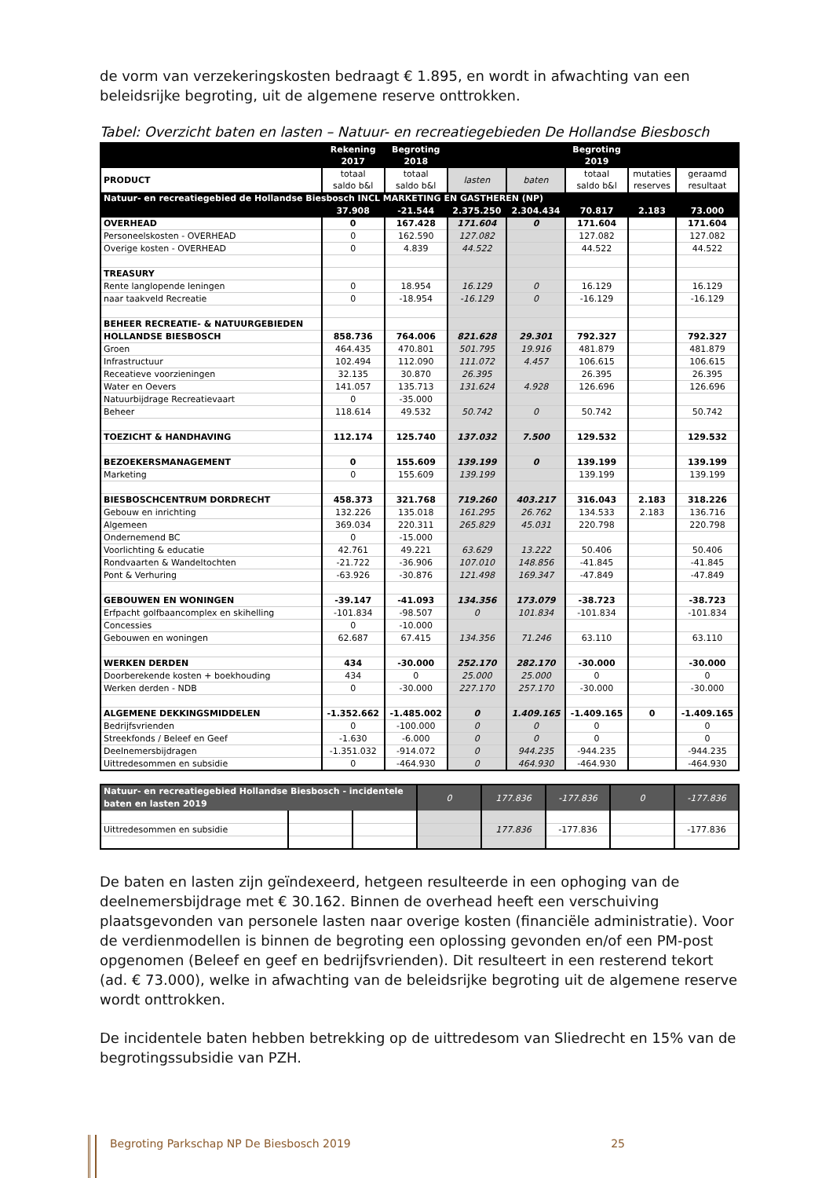de vorm van verzekeringskosten bedraagt € 1.895, en wordt in afwachting van een beleidsrijke begroting, uit de algemene reserve onttrokken.
Tabel: Overzicht baten en lasten – Natuur- en recreatiegebieden De Hollandse Biesbosch
| | Rekening 2017 | Begroting 2018 | | | Begroting 2019 | | |
| --- | --- | --- | --- | --- | --- | --- | --- |
| PRODUCT | totaal saldo b&l | totaal saldo b&l | lasten | baten | totaal saldo b&l | mutaties reserves | geraamd resultaat |
| Natuur- en recreatiegebied de Hollandse Biesbosch INCL MARKETING EN GASTHEREN (NP) | | | | | | | |
| | 37.908 | -21.544 | 2.375.250 | 2.304.434 | 70.817 | 2.183 | 73.000 |
| OVERHEAD | 0 | 167.428 | 171.604 | 0 | 171.604 | | 171.604 |
| Personeelskosten - OVERHEAD | 0 | 162.590 | 127.082 | | 127.082 | | 127.082 |
| Overige kosten - OVERHEAD | 0 | 4.839 | 44.522 | | 44.522 | | 44.522 |
| TREASURY | | | | | | | |
| Rente langlopende leningen | 0 | 18.954 | 16.129 | 0 | 16.129 | | 16.129 |
| naar taakveld Recreatie | 0 | -18.954 | -16.129 | 0 | -16.129 | | -16.129 |
| BEHEER RECREATIE- & NATUURGEBIEDEN | | | | | | | |
| HOLLANDSE BIESBOSCH | 858.736 | 764.006 | 821.628 | 29.301 | 792.327 | | 792.327 |
| Groen | 464.435 | 470.801 | 501.795 | 19.916 | 481.879 | | 481.879 |
| Infrastructuur | 102.494 | 112.090 | 111.072 | 4.457 | 106.615 | | 106.615 |
| Receatieve voorzieningen | 32.135 | 30.870 | 26.395 | | 26.395 | | 26.395 |
| Water en Oevers | 141.057 | 135.713 | 131.624 | 4.928 | 126.696 | | 126.696 |
| Natuurbijdrage Recreatievaart | 0 | -35.000 | | | | | |
| Beheer | 118.614 | 49.532 | 50.742 | 0 | 50.742 | | 50.742 |
| TOEZICHT & HANDHAVING | 112.174 | 125.740 | 137.032 | 7.500 | 129.532 | | 129.532 |
| BEZOEKERSMANAGEMENT | 0 | 155.609 | 139.199 | 0 | 139.199 | | 139.199 |
| Marketing | 0 | 155.609 | 139.199 | | 139.199 | | 139.199 |
| BIESBOSCHCENTRUM DORDRECHT | 458.373 | 321.768 | 719.260 | 403.217 | 316.043 | 2.183 | 318.226 |
| Gebouw en inrichting | 132.226 | 135.018 | 161.295 | 26.762 | 134.533 | 2.183 | 136.716 |
| Algemeen | 369.034 | 220.311 | 265.829 | 45.031 | 220.798 | | 220.798 |
| Ondernemend BC | 0 | -15.000 | | | | | |
| Voorlichting & educatie | 42.761 | 49.221 | 63.629 | 13.222 | 50.406 | | 50.406 |
| Rondvaarten & Wandeltochten | -21.722 | -36.906 | 107.010 | 148.856 | -41.845 | | -41.845 |
| Pont & Verhuring | -63.926 | -30.876 | 121.498 | 169.347 | -47.849 | | -47.849 |
| GEBOUWEN EN WONINGEN | -39.147 | -41.093 | 134.356 | 173.079 | -38.723 | | -38.723 |
| Erfpacht golfbaancomplex en skihelling | -101.834 | -98.507 | 0 | 101.834 | -101.834 | | -101.834 |
| Concessies | 0 | -10.000 | | | | | |
| Gebouwen en woningen | 62.687 | 67.415 | 134.356 | 71.246 | 63.110 | | 63.110 |
| WERKEN DERDEN | 434 | -30.000 | 252.170 | 282.170 | -30.000 | | -30.000 |
| Doorberekende kosten + boekhouding | 434 | 0 | 25.000 | 25.000 | 0 | | 0 |
| Werken derden - NDB | 0 | -30.000 | 227.170 | 257.170 | -30.000 | | -30.000 |
| ALGEMENE DEKKINGSMIDDELEN | -1.352.662 | -1.485.002 | 0 | 1.409.165 | -1.409.165 | 0 | -1.409.165 |
| Bedrijfsvrienden | 0 | -100.000 | 0 | 0 | 0 | | 0 |
| Streekfonds / Beleef en Geef | -1.630 | -6.000 | 0 | 0 | 0 | | 0 |
| Deelnemersbijdragen | -1.351.032 | -914.072 | 0 | 944.235 | -944.235 | | -944.235 |
| Uittredesommen en subsidie | 0 | -464.930 | 0 | 464.930 | -464.930 | | -464.930 |
| Natuur- en recreatiegebied Hollandse Biesbosch - incidentele baten en lasten 2019 | | | 0 | 177.836 | -177.836 | 0 | -177.836 |
| Uittredesommen en subsidie | | | | 177.836 | -177.836 | | -177.836 |
De baten en lasten zijn geïndexeerd, hetgeen resulteerde in een ophoging van de deelnemersbijdrage met € 30.162. Binnen de overhead heeft een verschuiving plaatsgevonden van personele lasten naar overige kosten (financiële administratie). Voor de verdienmodellen is binnen de begroting een oplossing gevonden en/of een PM-post opgenomen (Beleef en geef en bedrijfsvrienden). Dit resulteert in een resterend tekort (ad. € 73.000), welke in afwachting van de beleidsrijke begroting uit de algemene reserve wordt onttrokken.
De incidentele baten hebben betrekking op de uittredesom van Sliedrecht en 15% van de begrotingssubsidie van PZH.
Begroting Parkschap NP De Biesbosch 2019 25